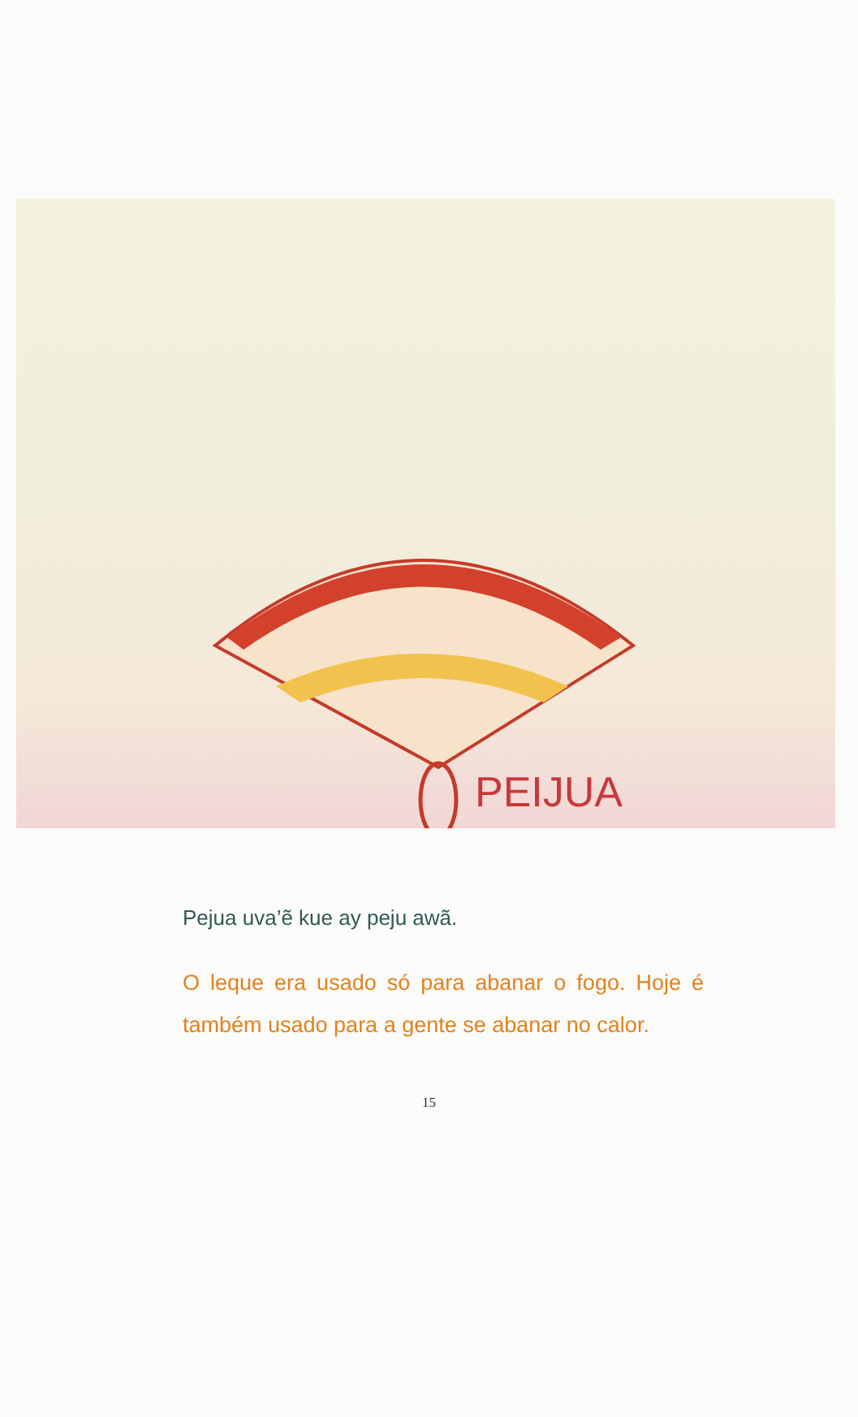PEIJUA
Pejua uva’ẽ kue ay peju awã.
O leque era usado só para abanar o fogo. Hoje é também usado para a gente se abanar no calor.
15